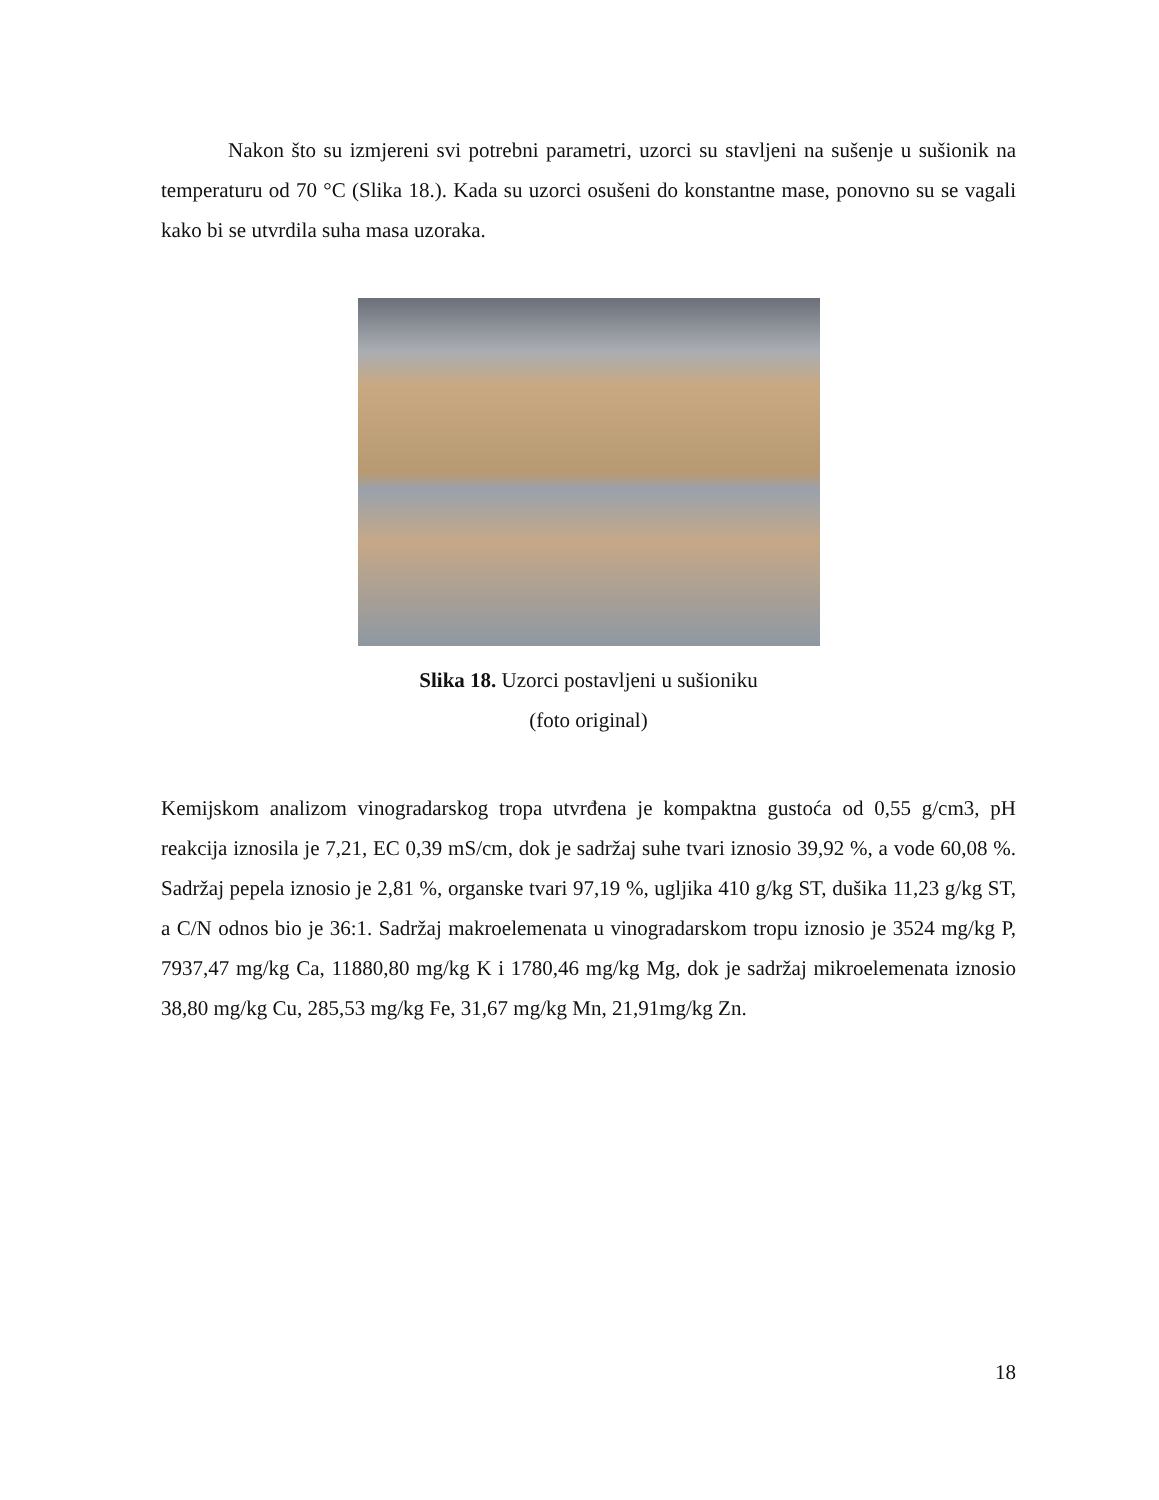Nakon što su izmjereni svi potrebni parametri, uzorci su stavljeni na sušenje u sušionik na temperaturu od 70 °C (Slika 18.). Kada su uzorci osušeni do konstantne mase, ponovno su se vagali kako bi se utvrdila suha masa uzoraka.
Slika 18. Uzorci postavljeni u sušioniku
(foto original)
Kemijskom analizom vinogradarskog tropa utvrđena je kompaktna gustoća od 0,55 g/cm3, pH reakcija iznosila je 7,21, EC 0,39 mS/cm, dok je sadržaj suhe tvari iznosio 39,92 %, a vode 60,08 %. Sadržaj pepela iznosio je 2,81 %, organske tvari 97,19 %, ugljika 410 g/kg ST, dušika 11,23 g/kg ST, a C/N odnos bio je 36:1. Sadržaj makroelemenata u vinogradarskom tropu iznosio je 3524 mg/kg P, 7937,47 mg/kg Ca, 11880,80 mg/kg K i 1780,46 mg/kg Mg, dok je sadržaj mikroelemenata iznosio 38,80 mg/kg Cu, 285,53 mg/kg Fe, 31,67 mg/kg Mn, 21,91mg/kg Zn.
18